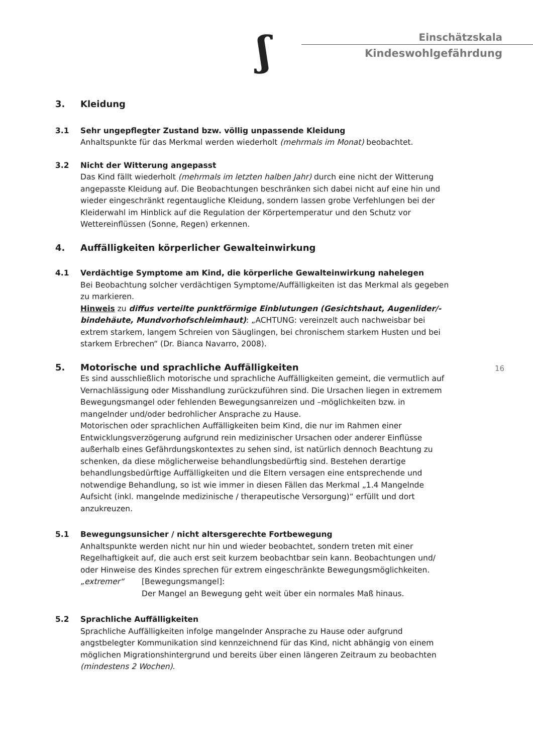ʃ Einschätzskala
Kindeswohlgefährdung
3. Kleidung
3.1 Sehr ungepflegter Zustand bzw. völlig unpassende Kleidung
Anhaltspunkte für das Merkmal werden wiederholt (mehrmals im Monat) beobachtet.
3.2 Nicht der Witterung angepasst
Das Kind fällt wiederholt (mehrmals im letzten halben Jahr) durch eine nicht der Witterung angepasste Kleidung auf. Die Beobachtungen beschränken sich dabei nicht auf eine hin und wieder eingeschränkt regentaugliche Kleidung, sondern lassen grobe Verfehlungen bei der Kleiderwahl im Hinblick auf die Regulation der Körpertemperatur und den Schutz vor Wettereinflüssen (Sonne, Regen) erkennen.
4. Auffälligkeiten körperlicher Gewalteinwirkung
4.1 Verdächtige Symptome am Kind, die körperliche Gewalteinwirkung nahelegen
Bei Beobachtung solcher verdächtigen Symptome/Auffälligkeiten ist das Merkmal als gegeben zu markieren.
Hinweis zu diffus verteilte punktförmige Einblutungen (Gesichtshaut, Augenlider/-bindehäute, Mundvorhofschleimhaut): „ACHTUNG: vereinzelt auch nachweisbar bei extrem starkem, langem Schreien von Säuglingen, bei chronischem starkem Husten und bei starkem Erbrechen“ (Dr. Bianca Navarro, 2008).
16
5. Motorische und sprachliche Auffälligkeiten
Es sind ausschließlich motorische und sprachliche Auffälligkeiten gemeint, die vermutlich auf Vernachlässigung oder Misshandlung zurückzuführen sind. Die Ursachen liegen in extremem Bewegungsmangel oder fehlenden Bewegungsanreizen und –möglichkeiten bzw. in mangelnder und/oder bedrohlicher Ansprache zu Hause.
Motorischen oder sprachlichen Auffälligkeiten beim Kind, die nur im Rahmen einer Entwicklungsverzögerung aufgrund rein medizinischer Ursachen oder anderer Einflüsse außerhalb eines Gefährdungskontextes zu sehen sind, ist natürlich dennoch Beachtung zu schenken, da diese möglicherweise behandlungsbedürftig sind. Bestehen derartige behandlungsbedürftige Auffälligkeiten und die Eltern versagen eine entsprechende und notwendige Behandlung, so ist wie immer in diesen Fällen das Merkmal „1.4 Mangelnde Aufsicht (inkl. mangelnde medizinische / therapeutische Versorgung)“ erfüllt und dort anzukreuzen.
5.1 Bewegungsunsicher / nicht altersgerechte Fortbewegung
Anhaltspunkte werden nicht nur hin und wieder beobachtet, sondern treten mit einer Regelhaftigkeit auf, die auch erst seit kurzem beobachtbar sein kann. Beobachtungen und/ oder Hinweise des Kindes sprechen für extrem eingeschränkte Bewegungsmöglichkeiten.
„extremer“ [Bewegungsmangel]:
Der Mangel an Bewegung geht weit über ein normales Maß hinaus.
5.2 Sprachliche Auffälligkeiten
Sprachliche Auffälligkeiten infolge mangelnder Ansprache zu Hause oder aufgrund angstbelegter Kommunikation sind kennzeichnend für das Kind, nicht abhängig von einem möglichen Migrationshintergrund und bereits über einen längeren Zeitraum zu beobachten (mindestens 2 Wochen).